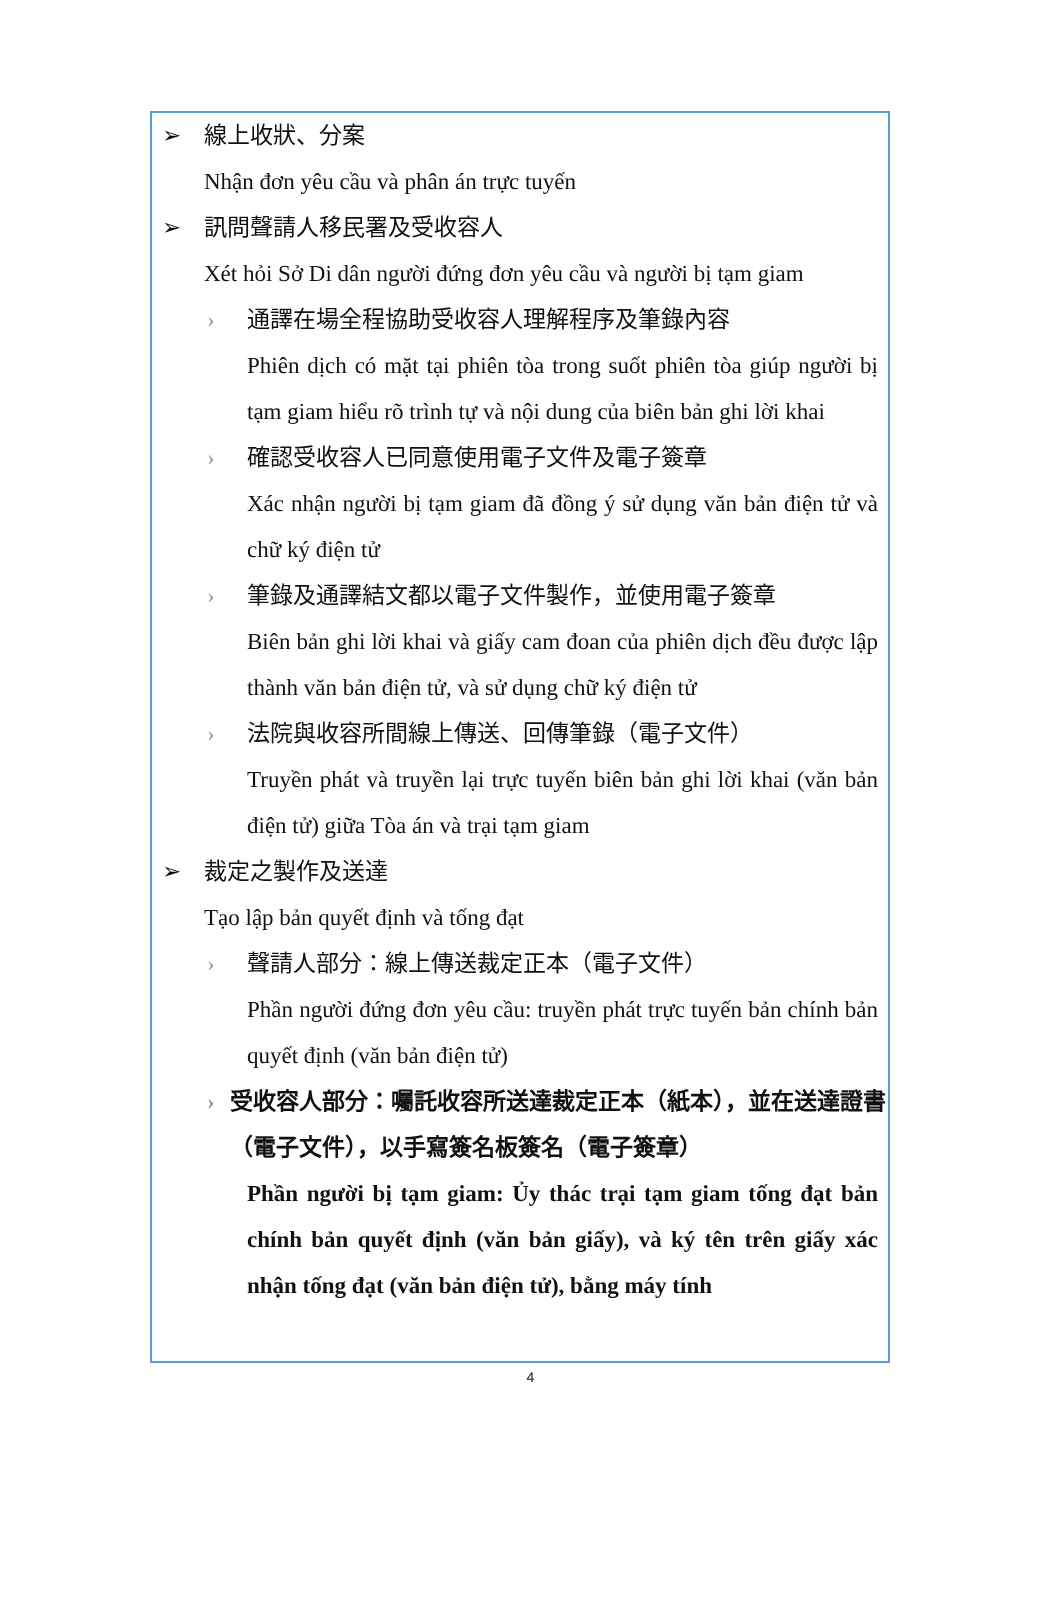➢ 線上收狀、分案
Nhận đơn yêu cầu và phân án trực tuyến
➢ 訊問聲請人移民署及受收容人
Xét hỏi Sở Di dân người đứng đơn yêu cầu và người bị tạm giam
› 通譯在場全程協助受收容人理解程序及筆錄內容
Phiên dịch có mặt tại phiên tòa trong suốt phiên tòa giúp người bị tạm giam hiểu rõ trình tự và nội dung của biên bản ghi lời khai
› 確認受收容人已同意使用電子文件及電子簽章
Xác nhận người bị tạm giam đã đồng ý sử dụng văn bản điện tử và chữ ký điện tử
› 筆錄及通譯結文都以電子文件製作，並使用電子簽章
Biên bản ghi lời khai và giấy cam đoan của phiên dịch đều được lập thành văn bản điện tử, và sử dụng chữ ký điện tử
› 法院與收容所間線上傳送、回傳筆錄（電子文件）
Truyền phát và truyền lại trực tuyến biên bản ghi lời khai (văn bản điện tử) giữa Tòa án và trại tạm giam
➢ 裁定之製作及送達
Tạo lập bản quyết định và tống đạt
› 聲請人部分：線上傳送裁定正本（電子文件）
Phần người đứng đơn yêu cầu: truyền phát trực tuyến bản chính bản quyết định (văn bản điện tử)
› 受收容人部分：囑託收容所送達裁定正本（紙本），並在送達證書（電子文件），以手寫簽名板簽名（電子簽章）
Phần người bị tạm giam: Ủy thác trại tạm giam tống đạt bản chính bản quyết định (văn bản giấy), và ký tên trên giấy xác nhận tống đạt (văn bản điện tử), bằng máy tính
4